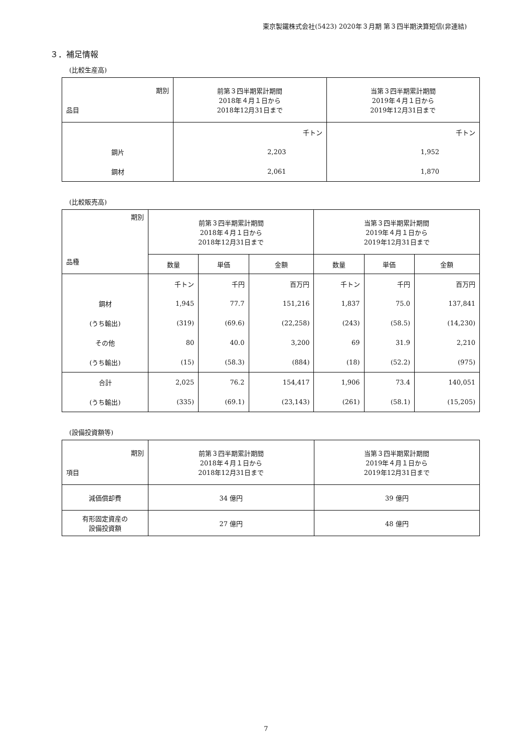東京製鐵株式会社(5423) 2020年３月期 第３四半期決算短信(非連結)
３．補足情報
(比較生産高)
| 期別 品目 | 前第３四半期累計期間 2018年４月１日から 2018年12月31日まで | 当第３四半期累計期間 2019年４月１日から 2019年12月31日まで |
| | 千トン | 千トン |
| 鋼片 | 2,203 | 1,952 |
| 鋼材 | 2,061 | 1,870 |
(比較販売高)
| 期別 品種 | 前第３四半期累計期間 2018年４月１日から 2018年12月31日まで | | | 当第３四半期累計期間 2019年４月１日から 2019年12月31日まで | | |
| | 数量 | 単価 | 金額 | 数量 | 単価 | 金額 |
| | 千トン | 千円 | 百万円 | 千トン | 千円 | 百万円 |
| 鋼材 | 1,945 | 77.7 | 151,216 | 1,837 | 75.0 | 137,841 |
| (うち輸出) | (319) | (69.6) | (22,258) | (243) | (58.5) | (14,230) |
| その他 | 80 | 40.0 | 3,200 | 69 | 31.9 | 2,210 |
| (うち輸出) | (15) | (58.3) | (884) | (18) | (52.2) | (975) |
| 合計 | 2,025 | 76.2 | 154,417 | 1,906 | 73.4 | 140,051 |
| (うち輸出) | (335) | (69.1) | (23,143) | (261) | (58.1) | (15,205) |
(設備投資額等)
| 期別 項目 | 前第３四半期累計期間 2018年４月１日から 2018年12月31日まで | 当第３四半期累計期間 2019年４月１日から 2019年12月31日まで |
| 減価償却費 | 34 億円 | 39 億円 |
| 有形固定資産の 設備投資額 | 27 億円 | 48 億円 |
7